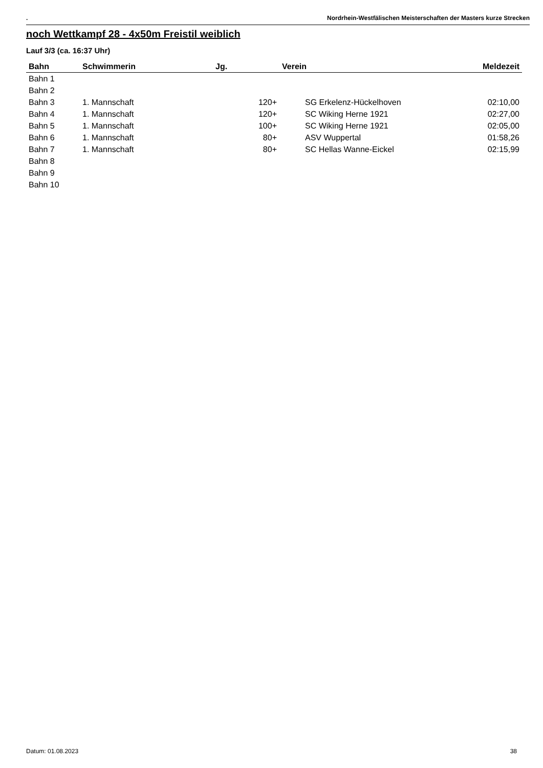. Nordrhein-Westfälischen Meisterschaften der Masters kurze Strecken
noch Wettkampf 28 - 4x50m Freistil weiblich
Lauf 3/3 (ca. 16:37 Uhr)
| Bahn | Schwimmerin | Jg. | Verein | Meldezeit |
| --- | --- | --- | --- | --- |
| Bahn 1 | | | | |
| Bahn 2 | | | | |
| Bahn 3 | 1. Mannschaft | 120+ | SG Erkelenz-Hückelhoven | 02:10,00 |
| Bahn 4 | 1. Mannschaft | 120+ | SC Wiking Herne 1921 | 02:27,00 |
| Bahn 5 | 1. Mannschaft | 100+ | SC Wiking Herne 1921 | 02:05,00 |
| Bahn 6 | 1. Mannschaft | 80+ | ASV Wuppertal | 01:58,26 |
| Bahn 7 | 1. Mannschaft | 80+ | SC Hellas Wanne-Eickel | 02:15,99 |
| Bahn 8 | | | | |
| Bahn 9 | | | | |
| Bahn 10 | | | | |
Datum: 01.08.2023 38